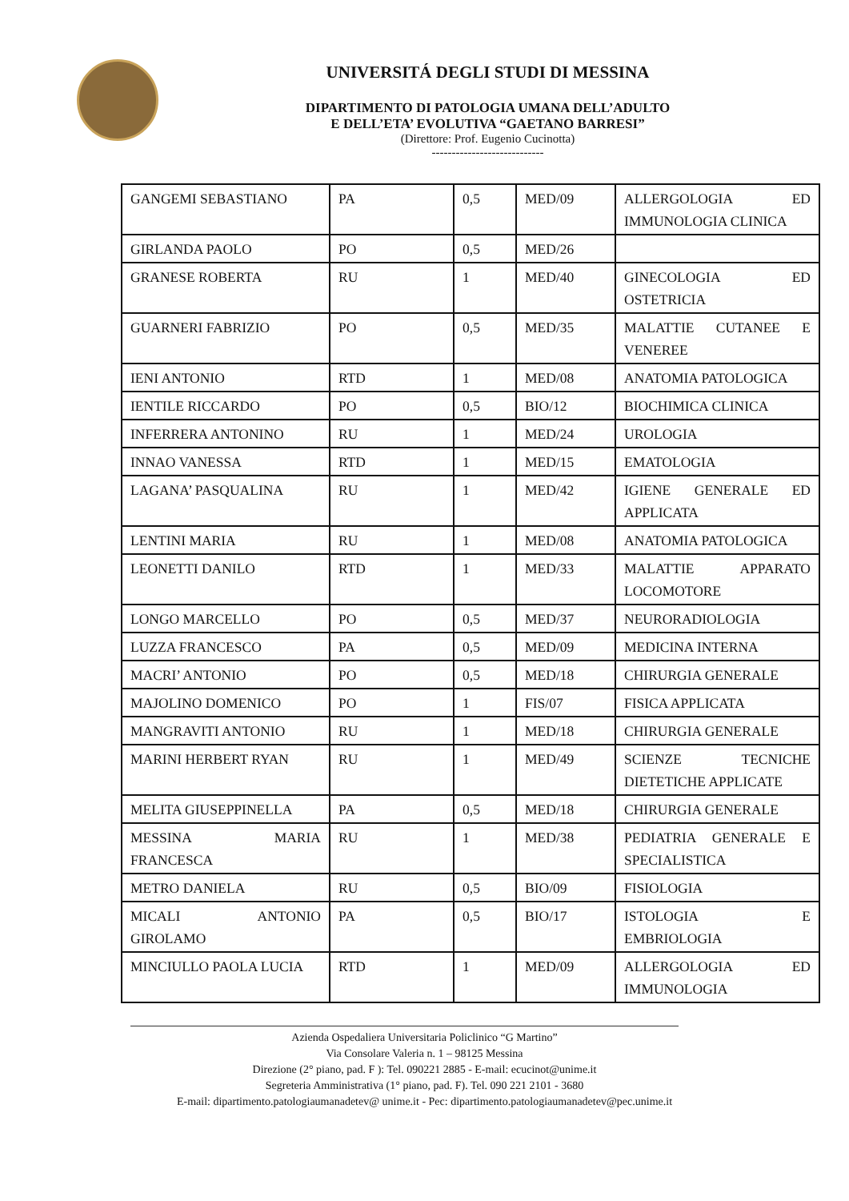UNIVERSITÁ DEGLI STUDI DI MESSINA
DIPARTIMENTO DI PATOLOGIA UMANA DELL’ADULTO
E DELL’ETA’ EVOLUTIVA “GAETANO BARRESI”
(Direttore: Prof. Eugenio Cucinotta)
----------------------------
| GANGEMI SEBASTIANO | PA | 0,5 | MED/09 | ALLERGOLOGIA ED IMMUNOLOGIA CLINICA |
| GIRLANDA PAOLO | PO | 0,5 | MED/26 | |
| GRANESE ROBERTA | RU | 1 | MED/40 | GINECOLOGIA ED OSTETRICIA |
| GUARNERI FABRIZIO | PO | 0,5 | MED/35 | MALATTIE CUTANEE E VENEREE |
| IENI ANTONIO | RTD | 1 | MED/08 | ANATOMIA PATOLOGICA |
| IENTILE RICCARDO | PO | 0,5 | BIO/12 | BIOCHIMICA CLINICA |
| INFERRERA ANTONINO | RU | 1 | MED/24 | UROLOGIA |
| INNAO VANESSA | RTD | 1 | MED/15 | EMATOLOGIA |
| LAGANA’ PASQUALINA | RU | 1 | MED/42 | IGIENE GENERALE ED APPLICATA |
| LENTINI MARIA | RU | 1 | MED/08 | ANATOMIA PATOLOGICA |
| LEONETTI DANILO | RTD | 1 | MED/33 | MALATTIE APPARATO LOCOMOTORE |
| LONGO MARCELLO | PO | 0,5 | MED/37 | NEURORADIOLOGIA |
| LUZZA FRANCESCO | PA | 0,5 | MED/09 | MEDICINA INTERNA |
| MACRI’ ANTONIO | PO | 0,5 | MED/18 | CHIRURGIA GENERALE |
| MAJOLINO DOMENICO | PO | 1 | FIS/07 | FISICA APPLICATA |
| MANGRAVITI ANTONIO | RU | 1 | MED/18 | CHIRURGIA GENERALE |
| MARINI HERBERT RYAN | RU | 1 | MED/49 | SCIENZE TECNICHE DIETETICHE APPLICATE |
| MELITA GIUSEPPINELLA | PA | 0,5 | MED/18 | CHIRURGIA GENERALE |
| MESSINA MARIA FRANCESCA | RU | 1 | MED/38 | PEDIATRIA GENERALE E SPECIALISTICA |
| METRO DANIELA | RU | 0,5 | BIO/09 | FISIOLOGIA |
| MICALI ANTONIO GIROLAMO | PA | 0,5 | BIO/17 | ISTOLOGIA E EMBRIOLOGIA |
| MINCIULLO PAOLA LUCIA | RTD | 1 | MED/09 | ALLERGOLOGIA ED IMMUNOLOGIA |
Azienda Ospedaliera Universitaria Policlinico “G Martino”
Via Consolare Valeria n. 1 – 98125 Messina
Direzione (2° piano, pad. F ): Tel. 090221 2885 - E-mail: ecucinot@unime.it
Segreteria Amministrativa (1° piano, pad. F). Tel. 090 221 2101 - 3680
E-mail: dipartimento.patologiaumanadetev@ unime.it - Pec: dipartimento.patologiaumanadetev@pec.unime.it